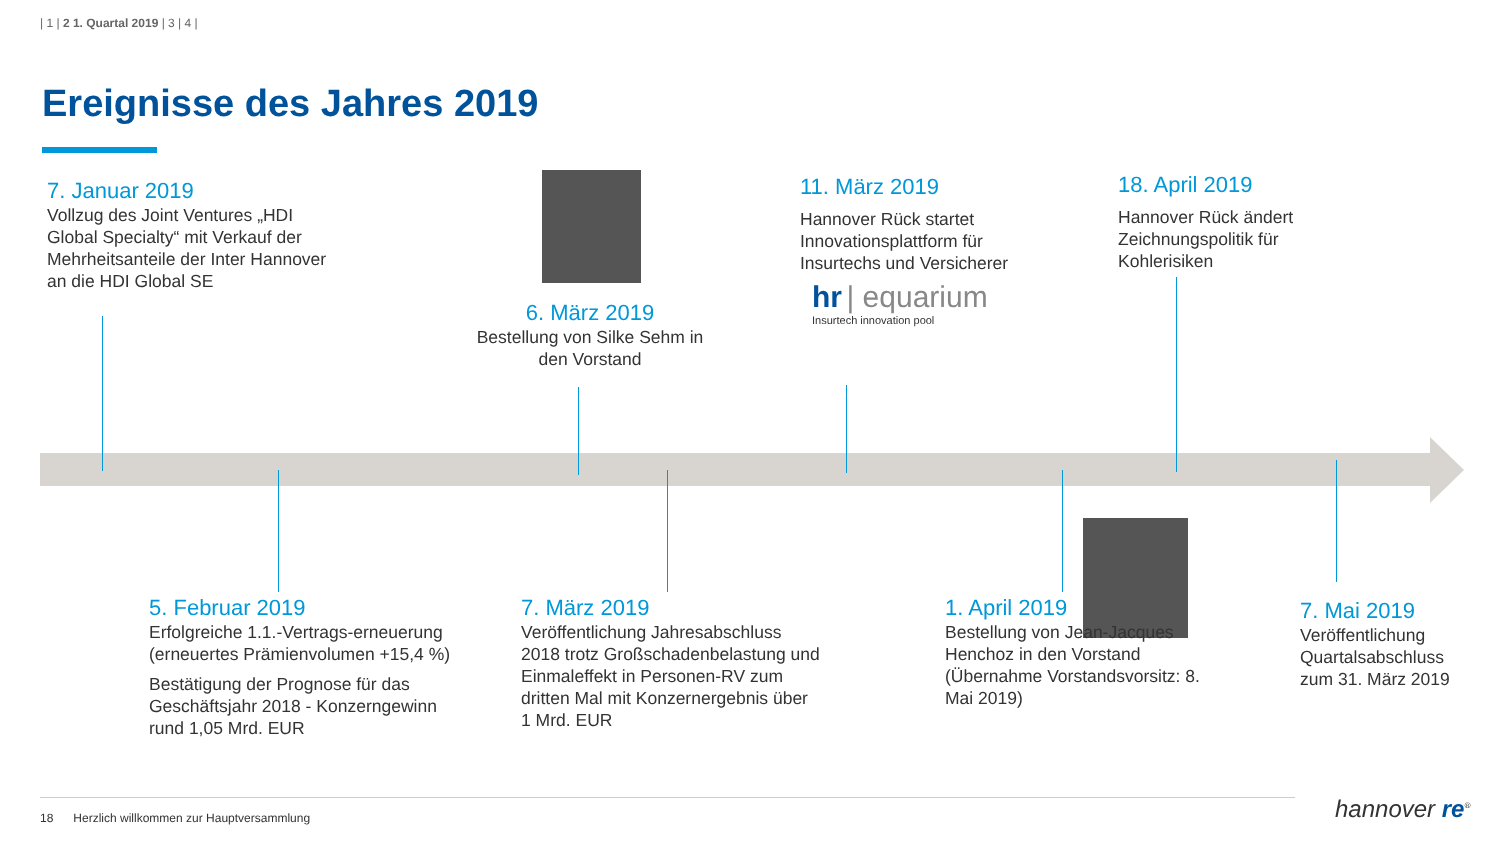| 1 | 2 1. Quartal 2019 | 3 | 4 |
Ereignisse des Jahres 2019
7. Januar 2019
Vollzug des Joint Ventures „HDI Global Specialty“ mit Verkauf der Mehrheitsanteile der Inter Hannover an die HDI Global SE
6. März 2019
Bestellung von Silke Sehm in den Vorstand
11. März 2019
Hannover Rück startet Innovationsplattform für Insurtechs und Versicherer
hr | equarium
Insurtech innovation pool
18. April 2019
Hannover Rück ändert Zeichnungspolitik für Kohlerisiken
5. Februar 2019
Erfolgreiche 1.1.-Vertrags-erneuerung (erneuertes Prämienvolumen +15,4 %)
Bestätigung der Prognose für das Geschäftsjahr 2018 - Konzerngewinn rund 1,05 Mrd. EUR
7. März 2019
Veröffentlichung Jahresabschluss 2018 trotz Großschadenbelastung und Einmaleffekt in Personen-RV zum dritten Mal mit Konzernergebnis über 1 Mrd. EUR
1. April 2019
Bestellung von Jean-Jacques Henchoz in den Vorstand (Übernahme Vorstandsvorsitz: 8. Mai 2019)
7. Mai 2019
Veröffentlichung Quartalsabschluss zum 31. März 2019
18 Herzlich willkommen zur Hauptversammlung
hannover re<sup>®</sup>